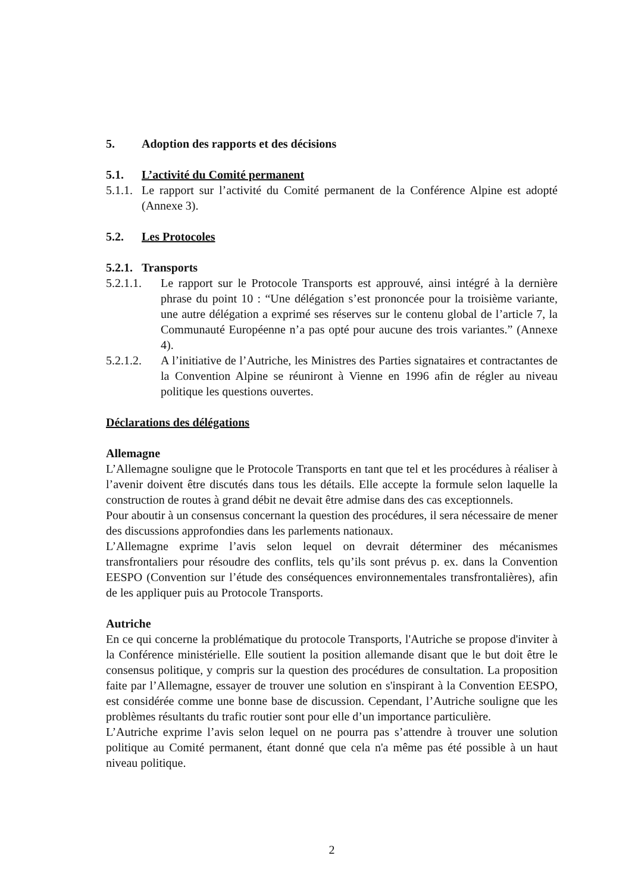5. Adoption des rapports et des décisions
5.1. L’activité du Comité permanent
5.1.1.
Le rapport sur l’activité du Comité permanent de la Conférence Alpine est adopté (Annexe 3).
5.2. Les Protocoles
5.2.1. Transports
5.2.1.1.
Le rapport sur le Protocole Transports est approuvé, ainsi intégré à la dernière phrase du point 10 : “Une délégation s’est prononcée pour la troisième variante, une autre délégation a exprimé ses réserves sur le contenu global de l’article 7, la Communauté Européenne n’a pas opté pour aucune des trois variantes.” (Annexe 4).
5.2.1.2.
A l’initiative de l’Autriche, les Ministres des Parties signataires et contractantes de la Convention Alpine se réuniront à Vienne en 1996 afin de régler au niveau politique les questions ouvertes.
Déclarations des délégations
Allemagne
L’Allemagne souligne que le Protocole Transports en tant que tel et les procédures à réaliser à l’avenir doivent être discutés dans tous les détails. Elle accepte la formule selon laquelle la construction de routes à grand débit ne devait être admise dans des cas exceptionnels.
Pour aboutir à un consensus concernant la question des procédures, il sera nécessaire de mener des discussions approfondies dans les parlements nationaux.
L’Allemagne exprime l’avis selon lequel on devrait déterminer des mécanismes transfrontaliers pour résoudre des conflits, tels qu’ils sont prévus p. ex. dans la Convention EESPO (Convention sur l’étude des conséquences environnementales transfrontalières), afin de les appliquer puis au Protocole Transports.
Autriche
En ce qui concerne la problématique du protocole Transports, l'Autriche se propose d'inviter à la Conférence ministérielle. Elle soutient la position allemande disant que le but doit être le consensus politique, y compris sur la question des procédures de consultation. La proposition faite par l’Allemagne, essayer de trouver une solution en s'inspirant à la Convention EESPO, est considérée comme une bonne base de discussion. Cependant, l’Autriche souligne que les problèmes résultants du trafic routier sont pour elle d’un importance particulière.
L’Autriche exprime l’avis selon lequel on ne pourra pas s’attendre à trouver une solution politique au Comité permanent, étant donné que cela n'a même pas été possible à un haut niveau politique.
2